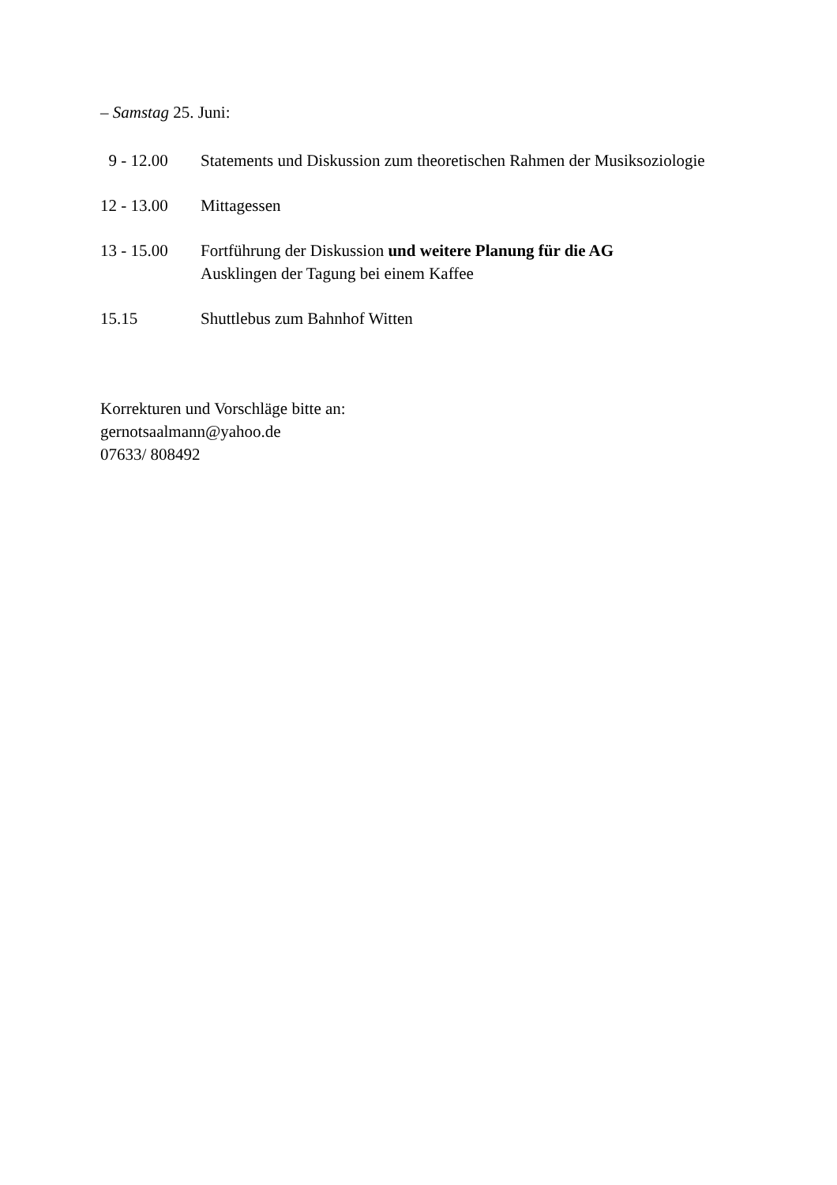– Samstag 25. Juni:
9 - 12.00 Statements und Diskussion zum theoretischen Rahmen der Musiksoziologie
12 - 13.00 Mittagessen
13 - 15.00 Fortführung der Diskussion und weitere Planung für die AG
Ausklingen der Tagung bei einem Kaffee
15.15 Shuttlebus zum Bahnhof Witten
Korrekturen und Vorschläge bitte an:
gernotsaalmann@yahoo.de
07633/ 808492